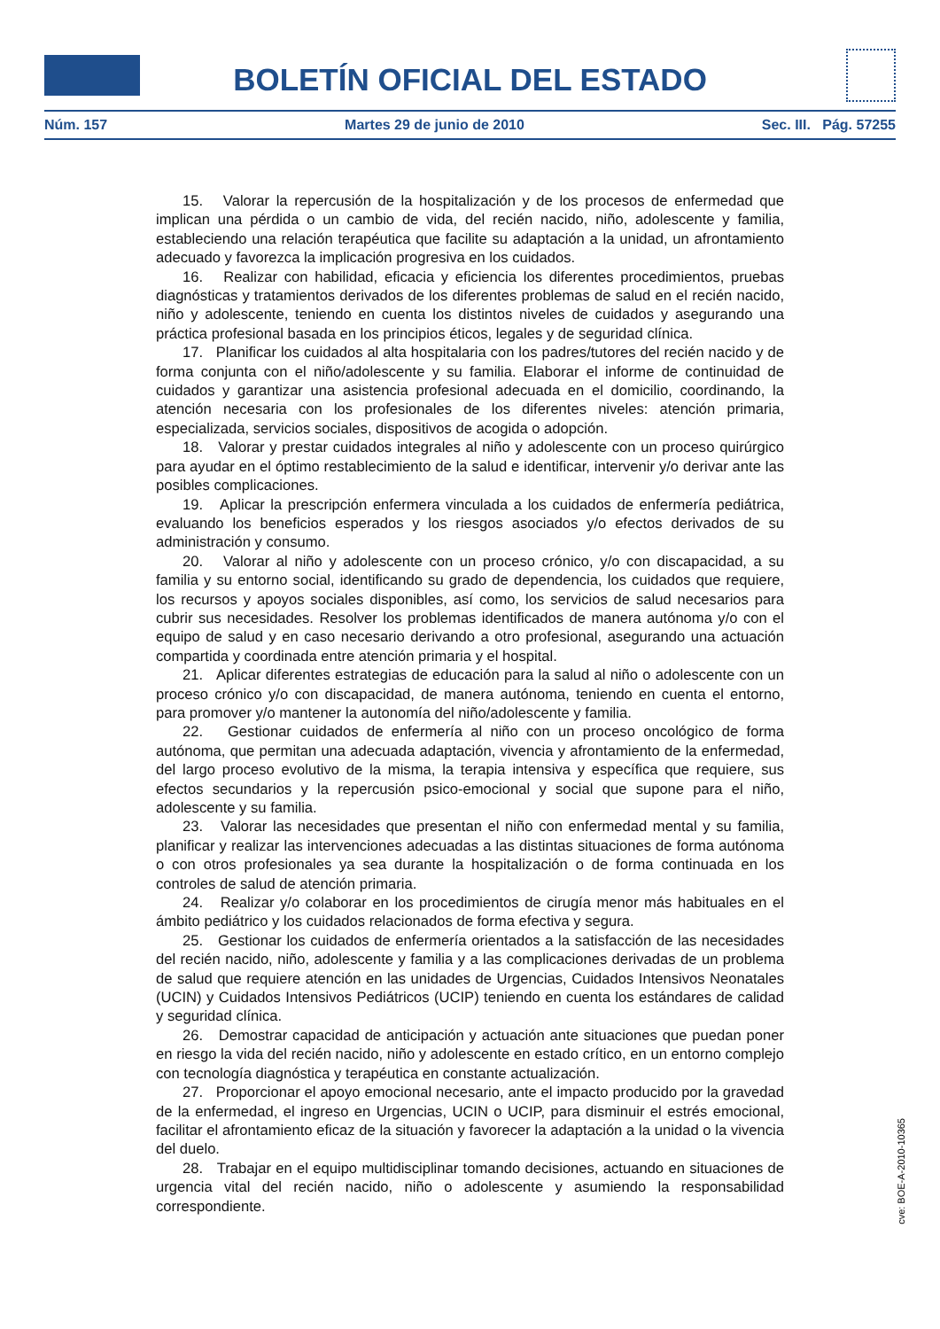BOLETÍN OFICIAL DEL ESTADO
Núm. 157 Martes 29 de junio de 2010 Sec. III. Pág. 57255
15. Valorar la repercusión de la hospitalización y de los procesos de enfermedad que implican una pérdida o un cambio de vida, del recién nacido, niño, adolescente y familia, estableciendo una relación terapéutica que facilite su adaptación a la unidad, un afrontamiento adecuado y favorezca la implicación progresiva en los cuidados.
16. Realizar con habilidad, eficacia y eficiencia los diferentes procedimientos, pruebas diagnósticas y tratamientos derivados de los diferentes problemas de salud en el recién nacido, niño y adolescente, teniendo en cuenta los distintos niveles de cuidados y asegurando una práctica profesional basada en los principios éticos, legales y de seguridad clínica.
17. Planificar los cuidados al alta hospitalaria con los padres/tutores del recién nacido y de forma conjunta con el niño/adolescente y su familia. Elaborar el informe de continuidad de cuidados y garantizar una asistencia profesional adecuada en el domicilio, coordinando, la atención necesaria con los profesionales de los diferentes niveles: atención primaria, especializada, servicios sociales, dispositivos de acogida o adopción.
18. Valorar y prestar cuidados integrales al niño y adolescente con un proceso quirúrgico para ayudar en el óptimo restablecimiento de la salud e identificar, intervenir y/o derivar ante las posibles complicaciones.
19. Aplicar la prescripción enfermera vinculada a los cuidados de enfermería pediátrica, evaluando los beneficios esperados y los riesgos asociados y/o efectos derivados de su administración y consumo.
20. Valorar al niño y adolescente con un proceso crónico, y/o con discapacidad, a su familia y su entorno social, identificando su grado de dependencia, los cuidados que requiere, los recursos y apoyos sociales disponibles, así como, los servicios de salud necesarios para cubrir sus necesidades. Resolver los problemas identificados de manera autónoma y/o con el equipo de salud y en caso necesario derivando a otro profesional, asegurando una actuación compartida y coordinada entre atención primaria y el hospital.
21. Aplicar diferentes estrategias de educación para la salud al niño o adolescente con un proceso crónico y/o con discapacidad, de manera autónoma, teniendo en cuenta el entorno, para promover y/o mantener la autonomía del niño/adolescente y familia.
22. Gestionar cuidados de enfermería al niño con un proceso oncológico de forma autónoma, que permitan una adecuada adaptación, vivencia y afrontamiento de la enfermedad, del largo proceso evolutivo de la misma, la terapia intensiva y específica que requiere, sus efectos secundarios y la repercusión psico-emocional y social que supone para el niño, adolescente y su familia.
23. Valorar las necesidades que presentan el niño con enfermedad mental y su familia, planificar y realizar las intervenciones adecuadas a las distintas situaciones de forma autónoma o con otros profesionales ya sea durante la hospitalización o de forma continuada en los controles de salud de atención primaria.
24. Realizar y/o colaborar en los procedimientos de cirugía menor más habituales en el ámbito pediátrico y los cuidados relacionados de forma efectiva y segura.
25. Gestionar los cuidados de enfermería orientados a la satisfacción de las necesidades del recién nacido, niño, adolescente y familia y a las complicaciones derivadas de un problema de salud que requiere atención en las unidades de Urgencias, Cuidados Intensivos Neonatales (UCIN) y Cuidados Intensivos Pediátricos (UCIP) teniendo en cuenta los estándares de calidad y seguridad clínica.
26. Demostrar capacidad de anticipación y actuación ante situaciones que puedan poner en riesgo la vida del recién nacido, niño y adolescente en estado crítico, en un entorno complejo con tecnología diagnóstica y terapéutica en constante actualización.
27. Proporcionar el apoyo emocional necesario, ante el impacto producido por la gravedad de la enfermedad, el ingreso en Urgencias, UCIN o UCIP, para disminuir el estrés emocional, facilitar el afrontamiento eficaz de la situación y favorecer la adaptación a la unidad o la vivencia del duelo.
28. Trabajar en el equipo multidisciplinar tomando decisiones, actuando en situaciones de urgencia vital del recién nacido, niño o adolescente y asumiendo la responsabilidad correspondiente.
cve: BOE-A-2010-10365